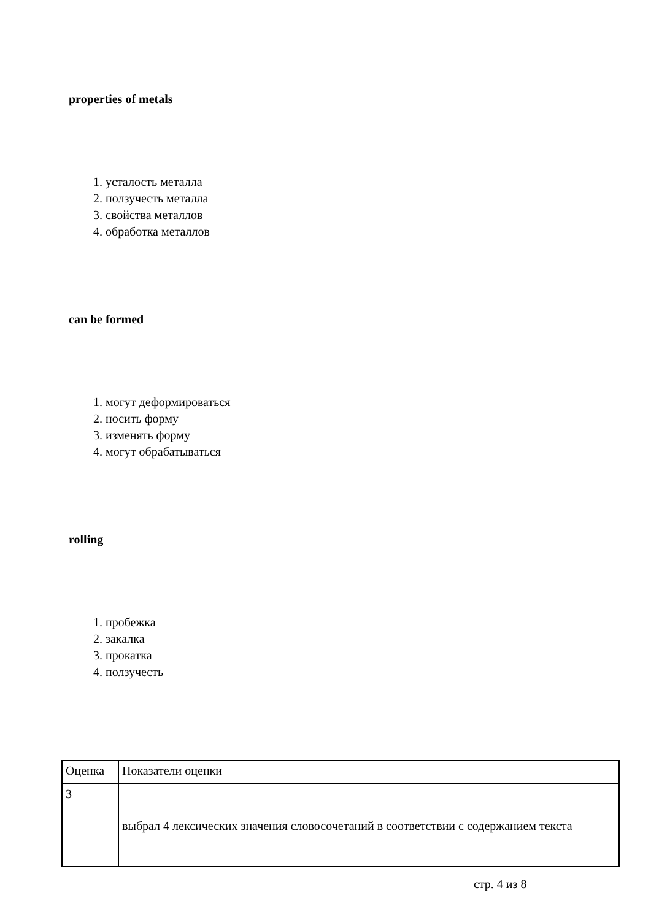properties of metals
1. усталость металла
2. ползучесть металла
3. свойства металлов
4. обработка металлов
can be formed
1. могут деформироваться
2. носить форму
3. изменять форму
4. могут обрабатываться
rolling
1. пробежка
2. закалка
3. прокатка
4. ползучесть
| Оценка | Показатели оценки |
| 3 | выбрал 4 лексических значения словосочетаний в соответствии с содержанием текста |
стр. 4 из 8